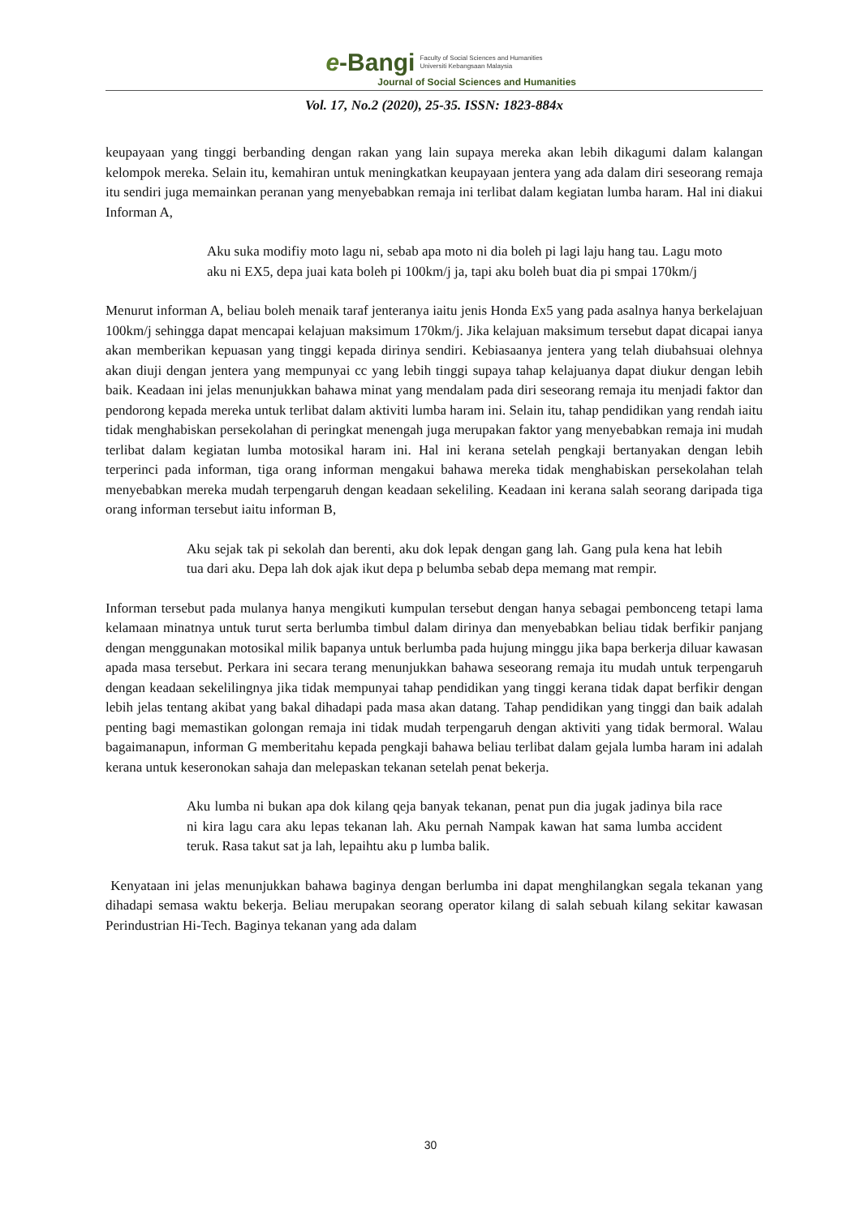e-Bangi
Faculty of Social Sciences and Humanities
Universiti Kebangsaan Malaysia
Journal of Social Sciences and Humanities
Vol. 17, No.2 (2020), 25-35. ISSN: 1823-884x
keupayaan yang tinggi berbanding dengan rakan yang lain supaya mereka akan lebih dikagumi dalam kalangan kelompok mereka. Selain itu, kemahiran untuk meningkatkan keupayaan jentera yang ada dalam diri seseorang remaja itu sendiri juga memainkan peranan yang menyebabkan remaja ini terlibat dalam kegiatan lumba haram. Hal ini diakui Informan A,
Aku suka modifiy moto lagu ni, sebab apa moto ni dia boleh pi lagi laju hang tau. Lagu moto aku ni EX5, depa juai kata boleh pi 100km/j ja, tapi aku boleh buat dia pi smpai 170km/j
Menurut informan A, beliau boleh menaik taraf jenteranya iaitu jenis Honda Ex5 yang pada asalnya hanya berkelajuan 100km/j sehingga dapat mencapai kelajuan maksimum 170km/j. Jika kelajuan maksimum tersebut dapat dicapai ianya akan memberikan kepuasan yang tinggi kepada dirinya sendiri. Kebiasaanya jentera yang telah diubahsuai olehnya akan diuji dengan jentera yang mempunyai cc yang lebih tinggi supaya tahap kelajuanya dapat diukur dengan lebih baik. Keadaan ini jelas menunjukkan bahawa minat yang mendalam pada diri seseorang remaja itu menjadi faktor dan pendorong kepada mereka untuk terlibat dalam aktiviti lumba haram ini. Selain itu, tahap pendidikan yang rendah iaitu tidak menghabiskan persekolahan di peringkat menengah juga merupakan faktor yang menyebabkan remaja ini mudah terlibat dalam kegiatan lumba motosikal haram ini. Hal ini kerana setelah pengkaji bertanyakan dengan lebih terperinci pada informan, tiga orang informan mengakui bahawa mereka tidak menghabiskan persekolahan telah menyebabkan mereka mudah terpengaruh dengan keadaan sekeliling. Keadaan ini kerana salah seorang daripada tiga orang informan tersebut iaitu informan B,
Aku sejak tak pi sekolah dan berenti, aku dok lepak dengan gang lah. Gang pula kena hat lebih tua dari aku. Depa lah dok ajak ikut depa p belumba sebab depa memang mat rempir.
Informan tersebut pada mulanya hanya mengikuti kumpulan tersebut dengan hanya sebagai pembonceng tetapi lama kelamaan minatnya untuk turut serta berlumba timbul dalam dirinya dan menyebabkan beliau tidak berfikir panjang dengan menggunakan motosikal milik bapanya untuk berlumba pada hujung minggu jika bapa berkerja diluar kawasan apada masa tersebut. Perkara ini secara terang menunjukkan bahawa seseorang remaja itu mudah untuk terpengaruh dengan keadaan sekelilingnya jika tidak mempunyai tahap pendidikan yang tinggi kerana tidak dapat berfikir dengan lebih jelas tentang akibat yang bakal dihadapi pada masa akan datang. Tahap pendidikan yang tinggi dan baik adalah penting bagi memastikan golongan remaja ini tidak mudah terpengaruh dengan aktiviti yang tidak bermoral. Walau bagaimanapun, informan G memberitahu kepada pengkaji bahawa beliau terlibat dalam gejala lumba haram ini adalah kerana untuk keseronokan sahaja dan melepaskan tekanan setelah penat bekerja.
Aku lumba ni bukan apa dok kilang qeja banyak tekanan, penat pun dia jugak jadinya bila race ni kira lagu cara aku lepas tekanan lah. Aku pernah Nampak kawan hat sama lumba accident teruk. Rasa takut sat ja lah, lepaihtu aku p lumba balik.
Kenyataan ini jelas menunjukkan bahawa baginya dengan berlumba ini dapat menghilangkan segala tekanan yang dihadapi semasa waktu bekerja. Beliau merupakan seorang operator kilang di salah sebuah kilang sekitar kawasan Perindustrian Hi-Tech. Baginya tekanan yang ada dalam
30